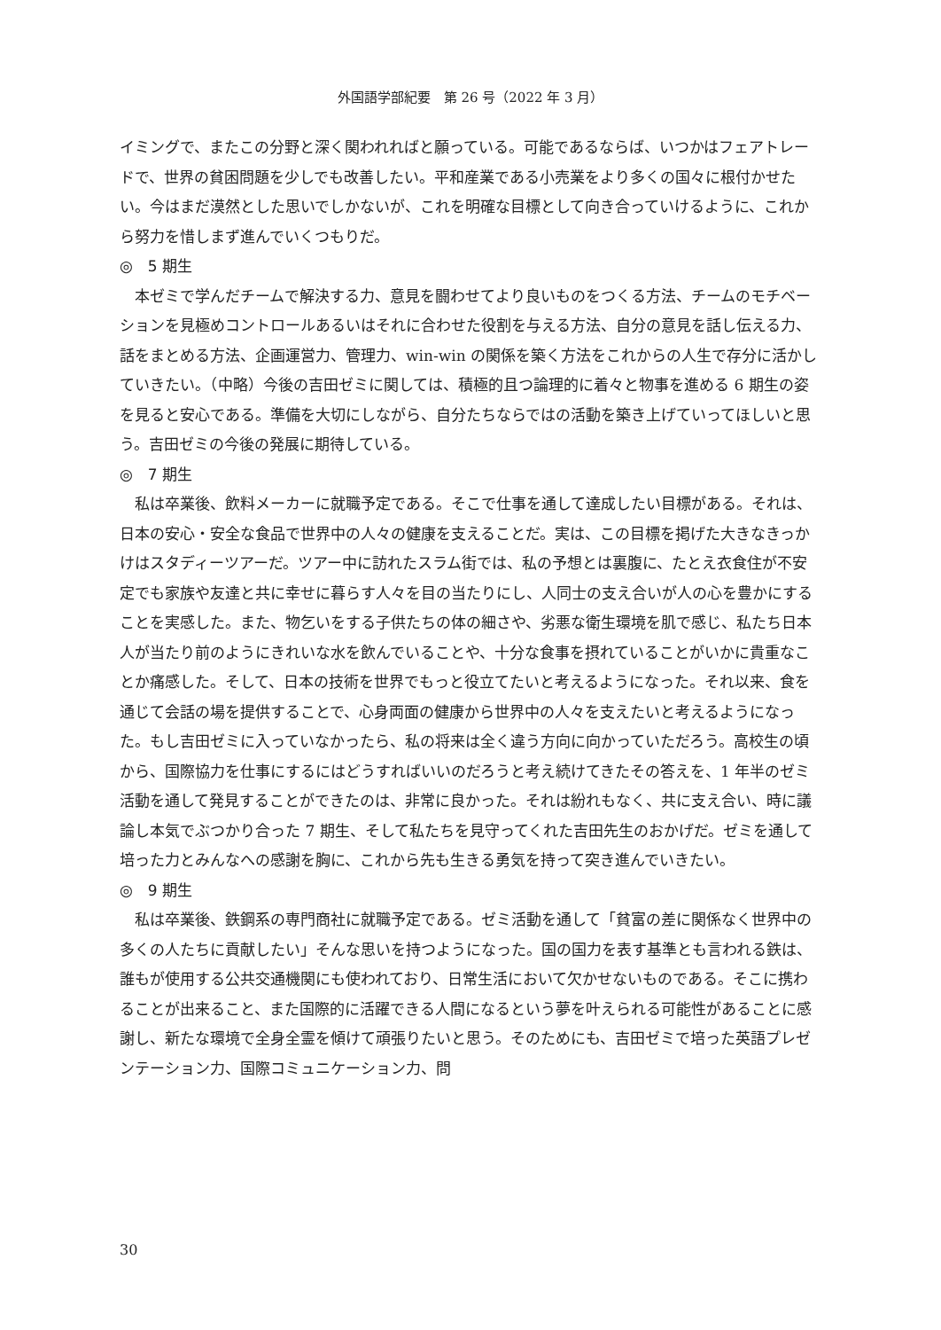外国語学部紀要　第 26 号（2022 年 3 月）
イミングで、またこの分野と深く関われればと願っている。可能であるならば、いつかはフェアトレードで、世界の貧困問題を少しでも改善したい。平和産業である小売業をより多くの国々に根付かせたい。今はまだ漠然とした思いでしかないが、これを明確な目標として向き合っていけるように、これから努力を惜しまず進んでいくつもりだ。
◎　5 期生
本ゼミで学んだチームで解決する力、意見を闘わせてより良いものをつくる方法、チームのモチベーションを見極めコントロールあるいはそれに合わせた役割を与える方法、自分の意見を話し伝える力、話をまとめる方法、企画運営力、管理力、win-win の関係を築く方法をこれからの人生で存分に活かしていきたい。（中略）今後の吉田ゼミに関しては、積極的且つ論理的に着々と物事を進める 6 期生の姿を見ると安心である。準備を大切にしながら、自分たちならではの活動を築き上げていってほしいと思う。吉田ゼミの今後の発展に期待している。
◎　7 期生
私は卒業後、飲料メーカーに就職予定である。そこで仕事を通して達成したい目標がある。それは、日本の安心・安全な食品で世界中の人々の健康を支えることだ。実は、この目標を掲げた大きなきっかけはスタディーツアーだ。ツアー中に訪れたスラム街では、私の予想とは裏腹に、たとえ衣食住が不安定でも家族や友達と共に幸せに暮らす人々を目の当たりにし、人同士の支え合いが人の心を豊かにすることを実感した。また、物乞いをする子供たちの体の細さや、劣悪な衛生環境を肌で感じ、私たち日本人が当たり前のようにきれいな水を飲んでいることや、十分な食事を摂れていることがいかに貴重なことか痛感した。そして、日本の技術を世界でもっと役立てたいと考えるようになった。それ以来、食を通じて会話の場を提供することで、心身両面の健康から世界中の人々を支えたいと考えるようになった。もし吉田ゼミに入っていなかったら、私の将来は全く違う方向に向かっていただろう。高校生の頃から、国際協力を仕事にするにはどうすればいいのだろうと考え続けてきたその答えを、1 年半のゼミ活動を通して発見することができたのは、非常に良かった。それは紛れもなく、共に支え合い、時に議論し本気でぶつかり合った 7 期生、そして私たちを見守ってくれた吉田先生のおかげだ。ゼミを通して培った力とみんなへの感謝を胸に、これから先も生きる勇気を持って突き進んでいきたい。
◎　9 期生
私は卒業後、鉄鋼系の専門商社に就職予定である。ゼミ活動を通して「貧富の差に関係なく世界中の多くの人たちに貢献したい」そんな思いを持つようになった。国の国力を表す基準とも言われる鉄は、誰もが使用する公共交通機関にも使われており、日常生活において欠かせないものである。そこに携わることが出来ること、また国際的に活躍できる人間になるという夢を叶えられる可能性があることに感謝し、新たな環境で全身全霊を傾けて頑張りたいと思う。そのためにも、吉田ゼミで培った英語プレゼンテーション力、国際コミュニケーション力、問
30